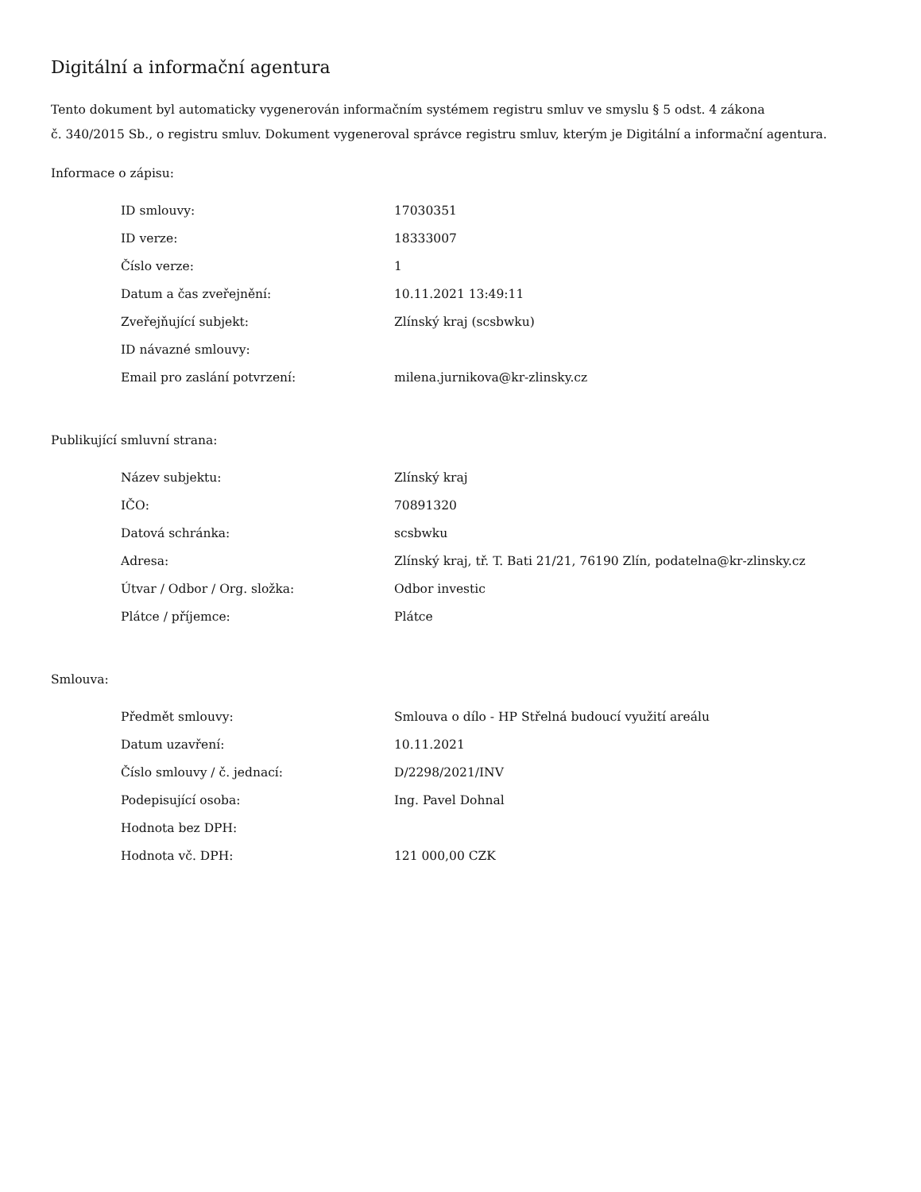Digitální a informační agentura
Tento dokument byl automaticky vygenerován informačním systémem registru smluv ve smyslu § 5 odst. 4 zákona
č. 340/2015 Sb., o registru smluv. Dokument vygeneroval správce registru smluv, kterým je Digitální a informační agentura.
Informace o zápisu:
| ID smlouvy: | 17030351 |
| ID verze: | 18333007 |
| Číslo verze: | 1 |
| Datum a čas zveřejnění: | 10.11.2021 13:49:11 |
| Zveřejňující subjekt: | Zlínský kraj (scsbwku) |
| ID návazné smlouvy: | |
| Email pro zaslání potvrzení: | milena.jurnikova@kr-zlinsky.cz |
Publikující smluvní strana:
| Název subjektu: | Zlínský kraj |
| IČO: | 70891320 |
| Datová schránka: | scsbwku |
| Adresa: | Zlínský kraj, tř. T. Bati 21/21, 76190 Zlín, podatelna@kr-zlinsky.cz |
| Útvar / Odbor / Org. složka: | Odbor investic |
| Plátce / příjemce: | Plátce |
Smlouva:
| Předmět smlouvy: | Smlouva o dílo - HP Střelná budoucí využití areálu |
| Datum uzavření: | 10.11.2021 |
| Číslo smlouvy / č. jednací: | D/2298/2021/INV |
| Podepisující osoba: | Ing. Pavel Dohnal |
| Hodnota bez DPH: | |
| Hodnota vč. DPH: | 121 000,00 CZK |